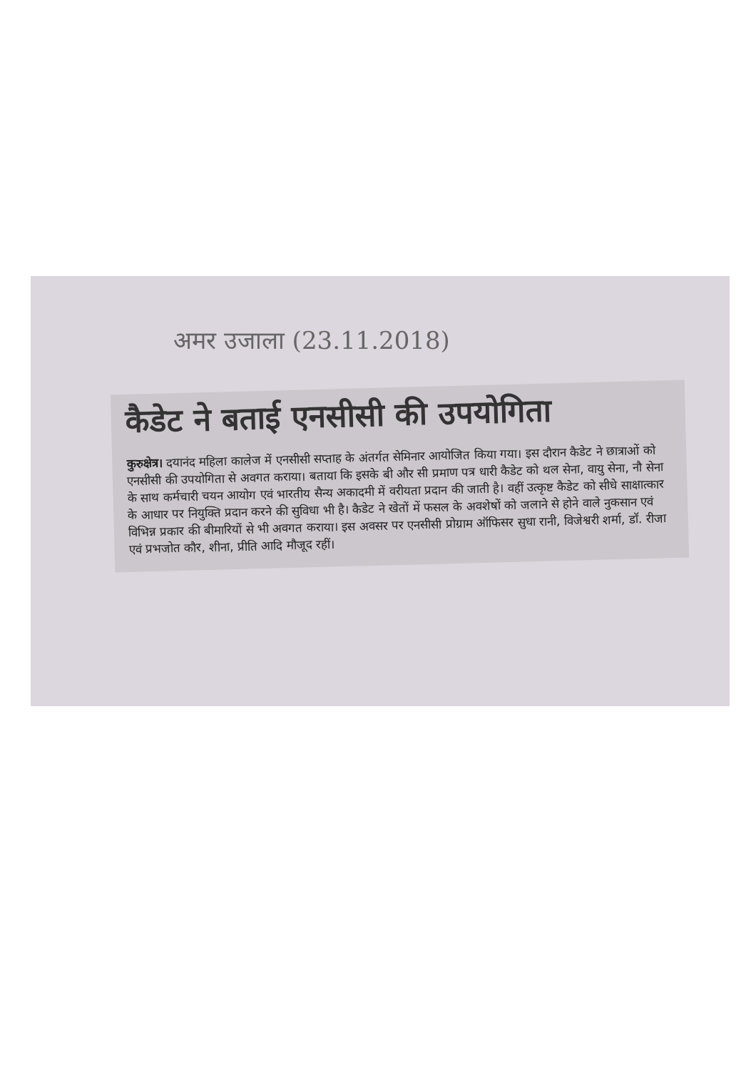अमर उजाला (23.11.2018)
कैडेट ने बताई एनसीसी की उपयोगिता
कुरुक्षेत्र। दयानंद महिला कालेज में एनसीसी सप्ताह के अंतर्गत सेमिनार आयोजित किया गया। इस दौरान कैडेट ने छात्राओं को एनसीसी की उपयोगिता से अवगत कराया। बताया कि इसके बी और सी प्रमाण पत्र धारी कैडेट को थल सेना, वायु सेना, नौ सेना के साथ कर्मचारी चयन आयोग एवं भारतीय सैन्य अकादमी में वरीयता प्रदान की जाती है। वहीं उत्कृष्ट कैडेट को सीधे साक्षात्कार के आधार पर नियुक्ति प्रदान करने की सुविधा भी है। कैडेट ने खेतों में फसल के अवशेषों को जलाने से होने वाले नुकसान एवं विभिन्न प्रकार की बीमारियों से भी अवगत कराया। इस अवसर पर एनसीसी प्रोग्राम ऑफिसर सुधा रानी, विजेश्वरी शर्मा, डॉ. रीजा एवं प्रभजोत कौर, शीना, प्रीति आदि मौजूद रहीं।